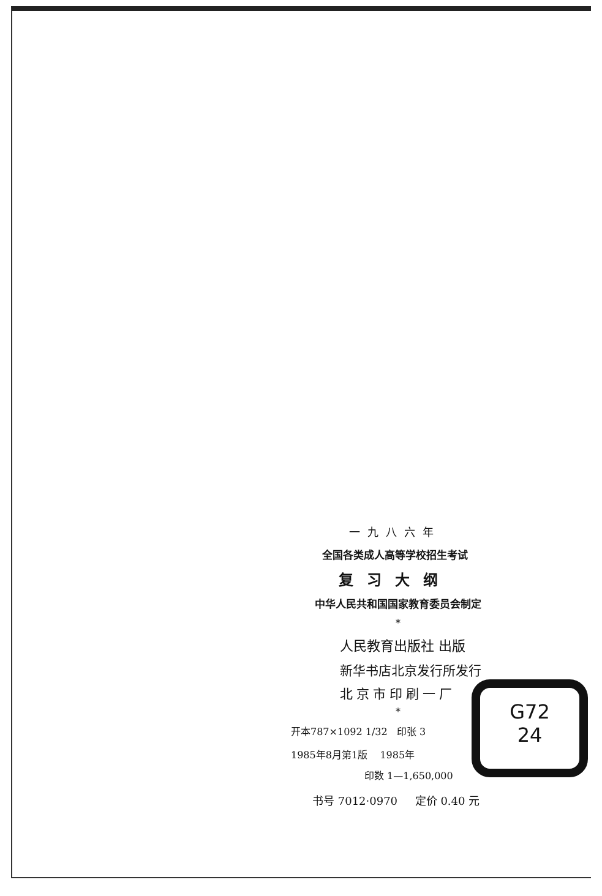一九八六年
全国各类成人高等学校招生考试
复习大纲
中华人民共和国国家教育委员会制定
*
人民教育出版社 出版
新华书店北京发行所发行
北京市印刷一厂
*
开本787×1092 1/32 印张 3
1985年8月第1版 1985年
印数 1—1,650,000
书号 7012·0970 定价 0.40 元
G72
24